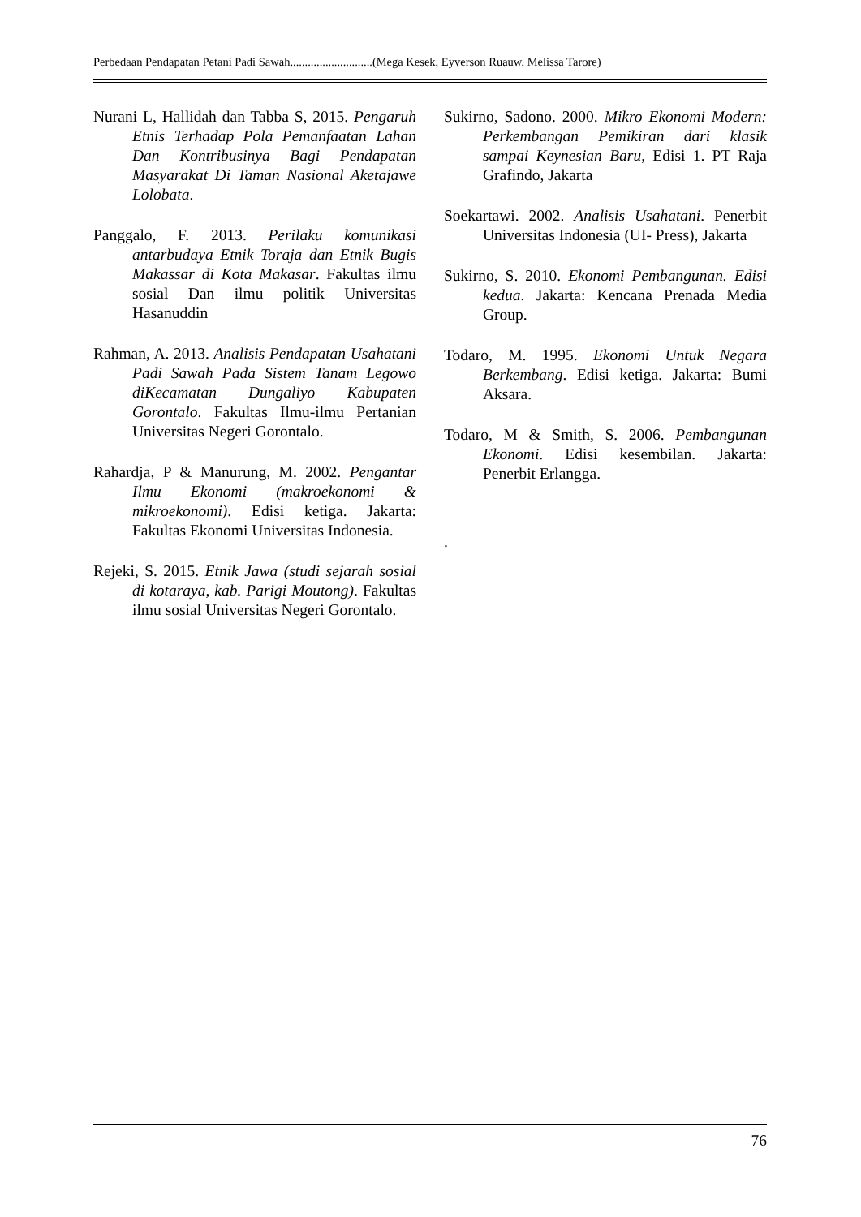Perbedaan Pendapatan Petani Padi Sawah............................(Mega Kesek, Eyverson Ruauw, Melissa Tarore)
Nurani L, Hallidah dan Tabba S, 2015. Pengaruh Etnis Terhadap Pola Pemanfaatan Lahan Dan Kontribusinya Bagi Pendapatan Masyarakat Di Taman Nasional Aketajawe Lolobata.
Panggalo, F. 2013. Perilaku komunikasi antarbudaya Etnik Toraja dan Etnik Bugis Makassar di Kota Makasar. Fakultas ilmu sosial Dan ilmu politik Universitas Hasanuddin
Rahman, A. 2013. Analisis Pendapatan Usahatani Padi Sawah Pada Sistem Tanam Legowo diKecamatan Dungaliyo Kabupaten Gorontalo. Fakultas Ilmu-ilmu Pertanian Universitas Negeri Gorontalo.
Rahardja, P & Manurung, M. 2002. Pengantar Ilmu Ekonomi (makroekonomi & mikroekonomi). Edisi ketiga. Jakarta: Fakultas Ekonomi Universitas Indonesia.
Rejeki, S. 2015. Etnik Jawa (studi sejarah sosial di kotaraya, kab. Parigi Moutong). Fakultas ilmu sosial Universitas Negeri Gorontalo.
Sukirno, Sadono. 2000. Mikro Ekonomi Modern: Perkembangan Pemikiran dari klasik sampai Keynesian Baru, Edisi 1. PT Raja Grafindo, Jakarta
Soekartawi. 2002. Analisis Usahatani. Penerbit Universitas Indonesia (UI- Press), Jakarta
Sukirno, S. 2010. Ekonomi Pembangunan. Edisi kedua. Jakarta: Kencana Prenada Media Group.
Todaro, M. 1995. Ekonomi Untuk Negara Berkembang. Edisi ketiga. Jakarta: Bumi Aksara.
Todaro, M & Smith, S. 2006. Pembangunan Ekonomi. Edisi kesembilan. Jakarta: Penerbit Erlangga.
.
76